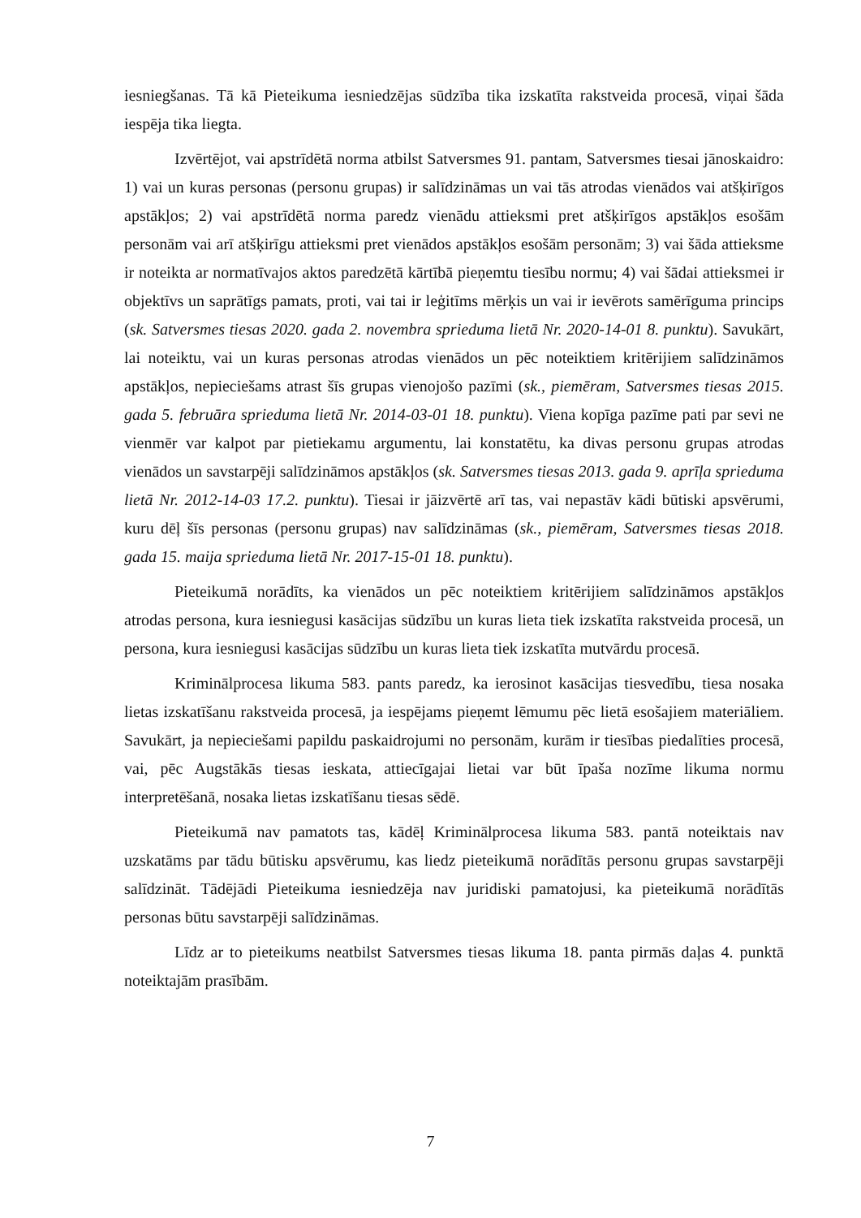iesniegšanas. Tā kā Pieteikuma iesniedzējas sūdzība tika izskatīta rakstveida procesā, viņai šāda iespēja tika liegta.
Izvērtējot, vai apstrīdētā norma atbilst Satversmes 91. pantam, Satversmes tiesai jānoskaidro: 1) vai un kuras personas (personu grupas) ir salīdzināmas un vai tās atrodas vienādos vai atšķirīgos apstākļos; 2) vai apstrīdētā norma paredz vienādu attieksmi pret atšķirīgos apstākļos esošām personām vai arī atšķirīgu attieksmi pret vienādos apstākļos esošām personām; 3) vai šāda attieksme ir noteikta ar normatīvajos aktos paredzētā kārtībā pieņemtu tiesību normu; 4) vai šādai attieksmei ir objektīvs un saprātīgs pamats, proti, vai tai ir leģitīms mērķis un vai ir ievērots samērīguma princips (sk. Satversmes tiesas 2020. gada 2. novembra sprieduma lietā Nr. 2020-14-01 8. punktu). Savukārt, lai noteiktu, vai un kuras personas atrodas vienādos un pēc noteiktiem kritērijiem salīdzināmos apstākļos, nepieciešams atrast šīs grupas vienojošo pazīmi (sk., piemēram, Satversmes tiesas 2015. gada 5. februāra sprieduma lietā Nr. 2014-03-01 18. punktu). Viena kopīga pazīme pati par sevi ne vienmēr var kalpot par pietiekamu argumentu, lai konstatētu, ka divas personu grupas atrodas vienādos un savstarpēji salīdzināmos apstākļos (sk. Satversmes tiesas 2013. gada 9. aprīļa sprieduma lietā Nr. 2012-14-03 17.2. punktu). Tiesai ir jāizvērtē arī tas, vai nepastāv kādi būtiski apsvērumi, kuru dēļ šīs personas (personu grupas) nav salīdzināmas (sk., piemēram, Satversmes tiesas 2018. gada 15. maija sprieduma lietā Nr. 2017-15-01 18. punktu).
Pieteikumā norādīts, ka vienādos un pēc noteiktiem kritērijiem salīdzināmos apstākļos atrodas persona, kura iesniegusi kasācijas sūdzību un kuras lieta tiek izskatīta rakstveida procesā, un persona, kura iesniegusi kasācijas sūdzību un kuras lieta tiek izskatīta mutvārdu procesā.
Kriminālprocesa likuma 583. pants paredz, ka ierosinot kasācijas tiesvedību, tiesa nosaka lietas izskatīšanu rakstveida procesā, ja iespējams pieņemt lēmumu pēc lietā esošajiem materiāliem. Savukārt, ja nepieciešami papildu paskaidrojumi no personām, kurām ir tiesības piedalīties procesā, vai, pēc Augstākās tiesas ieskata, attiecīgajai lietai var būt īpaša nozīme likuma normu interpretēšanā, nosaka lietas izskatīšanu tiesas sēdē.
Pieteikumā nav pamatots tas, kādēļ Kriminālprocesa likuma 583. pantā noteiktais nav uzskatāms par tādu būtisku apsvērumu, kas liedz pieteikumā norādītās personu grupas savstarpēji salīdzināt. Tādējādi Pieteikuma iesniedzēja nav juridiski pamatojusi, ka pieteikumā norādītās personas būtu savstarpēji salīdzināmas.
Līdz ar to pieteikums neatbilst Satversmes tiesas likuma 18. panta pirmās daļas 4. punktā noteiktajām prasībām.
7